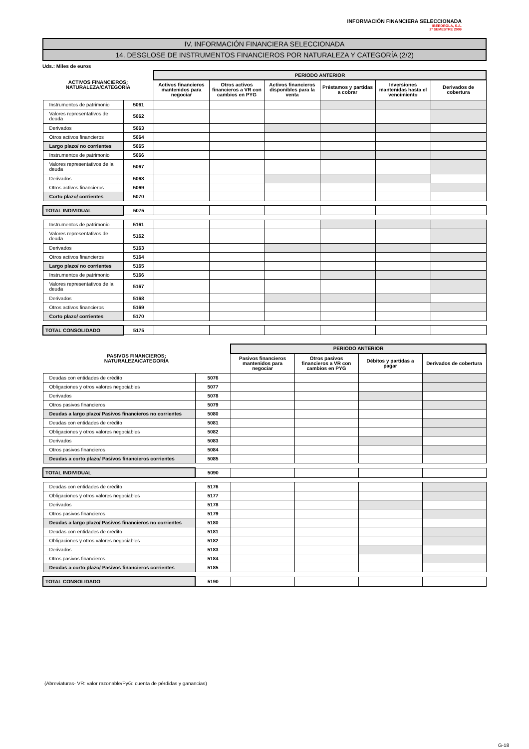INFORMACIÓN FINANCIERA SELECCIONADA
IBERDROLA, S.A.
2º SEMESTRE 2009
IV. INFORMACIÓN FINANCIERA SELECCIONADA
14. DESGLOSE DE INSTRUMENTOS FINANCIEROS POR NATURALEZA Y CATEGORÍA (2/2)
Uds.: Miles de euros
| ACTIVOS FINANCIEROS; NATURALEZA/CATEGORÍA | | PERIODO ANTERIOR | | | | | |
| --- | --- | --- | --- | --- | --- | --- | --- |
| | | Activos financieros mantenidos para negociar | Otros activos financieros a VR con cambios en PYG | Activos financieros disponibles para la venta | Préstamos y partidas a cobrar | Inversiones mantenidas hasta el vencimiento | Derivados de cobertura |
| Instrumentos de patrimonio | 5061 | | | | | | |
| Valores representativos de deuda | 5062 | | | | | | |
| Derivados | 5063 | | | | | | |
| Otros activos financieros | 5064 | | | | | | |
| Largo plazo/ no corrientes | 5065 | | | | | | |
| Instrumentos de patrimonio | 5066 | | | | | | |
| Valores representativos de la deuda | 5067 | | | | | | |
| Derivados | 5068 | | | | | | |
| Otros activos financieros | 5069 | | | | | | |
| Corto plazo/ corrientes | 5070 | | | | | | |
| TOTAL INDIVIDUAL | 5075 | | | | | | |
| Instrumentos de patrimonio | 5161 | | | | | | |
| Valores representativos de deuda | 5162 | | | | | | |
| Derivados | 5163 | | | | | | |
| Otros activos financieros | 5164 | | | | | | |
| Largo plazo/ no corrientes | 5165 | | | | | | |
| Instrumentos de patrimonio | 5166 | | | | | | |
| Valores representativos de la deuda | 5167 | | | | | | |
| Derivados | 5168 | | | | | | |
| Otros activos financieros | 5169 | | | | | | |
| Corto plazo/ corrientes | 5170 | | | | | | |
| TOTAL CONSOLIDADO | 5175 | | | | | | |
| PASIVOS FINANCIEROS; NATURALEZA/CATEGORÍA | | PERIODO ANTERIOR | | | |
| --- | --- | --- | --- | --- | --- |
| | | Pasivos financieros mantenidos para negociar | Otros pasivos financieros a VR con cambios en PYG | Débitos y partidas a pagar | Derivados de cobertura |
| Deudas con entidades de crédito | 5076 | | | | |
| Obligaciones y otros valores negociables | 5077 | | | | |
| Derivados | 5078 | | | | |
| Otros pasivos financieros | 5079 | | | | |
| Deudas a largo plazo/ Pasivos financieros no corrientes | 5080 | | | | |
| Deudas con entidades de crédito | 5081 | | | | |
| Obligaciones y otros valores negociables | 5082 | | | | |
| Derivados | 5083 | | | | |
| Otros pasivos financieros | 5084 | | | | |
| Deudas a corto plazo/ Pasivos financieros corrientes | 5085 | | | | |
| TOTAL INDIVIDUAL | 5090 | | | | |
| Deudas con entidades de crédito | 5176 | | | | |
| Obligaciones y otros valores negociables | 5177 | | | | |
| Derivados | 5178 | | | | |
| Otros pasivos financieros | 5179 | | | | |
| Deudas a largo plazo/ Pasivos financieros no corrientes | 5180 | | | | |
| Deudas con entidades de crédito | 5181 | | | | |
| Obligaciones y otros valores negociables | 5182 | | | | |
| Derivados | 5183 | | | | |
| Otros pasivos financieros | 5184 | | | | |
| Deudas a corto plazo/ Pasivos financieros corrientes | 5185 | | | | |
| TOTAL CONSOLIDADO | 5190 | | | | |
(Abreviaturas- VR: valor razonable/PyG: cuenta de pérdidas y ganancias)
G-18